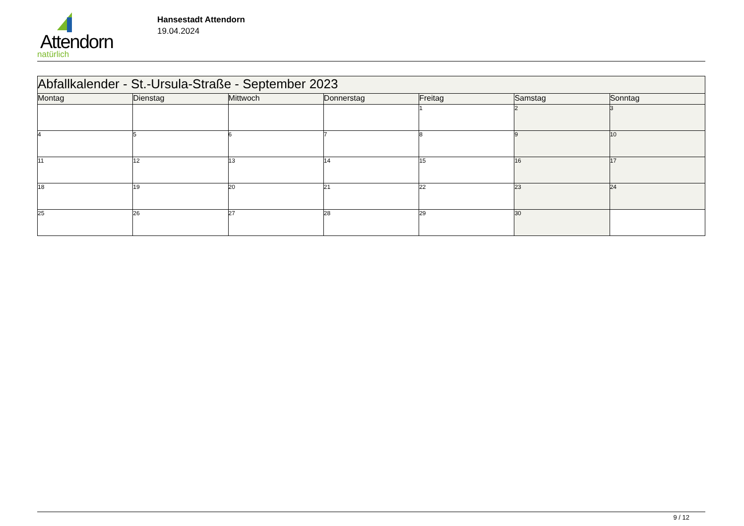Attendorn
natürlich
Hansestadt Attendorn
19.04.2024
| Abfallkalender - St.-Ursula-Straße - September 2023 | | | | | | |
| Montag | Dienstag | Mittwoch | Donnerstag | Freitag | Samstag | Sonntag |
| | | | | 1 | 2 | 3 |
| 4 | 5 | 6 | 7 | 8 | 9 | 10 |
| 11 | 12 | 13 | 14 | 15 | 16 | 17 |
| 18 | 19 | 20 | 21 | 22 | 23 | 24 |
| 25 | 26 | 27 | 28 | 29 | 30 | |
9 / 12